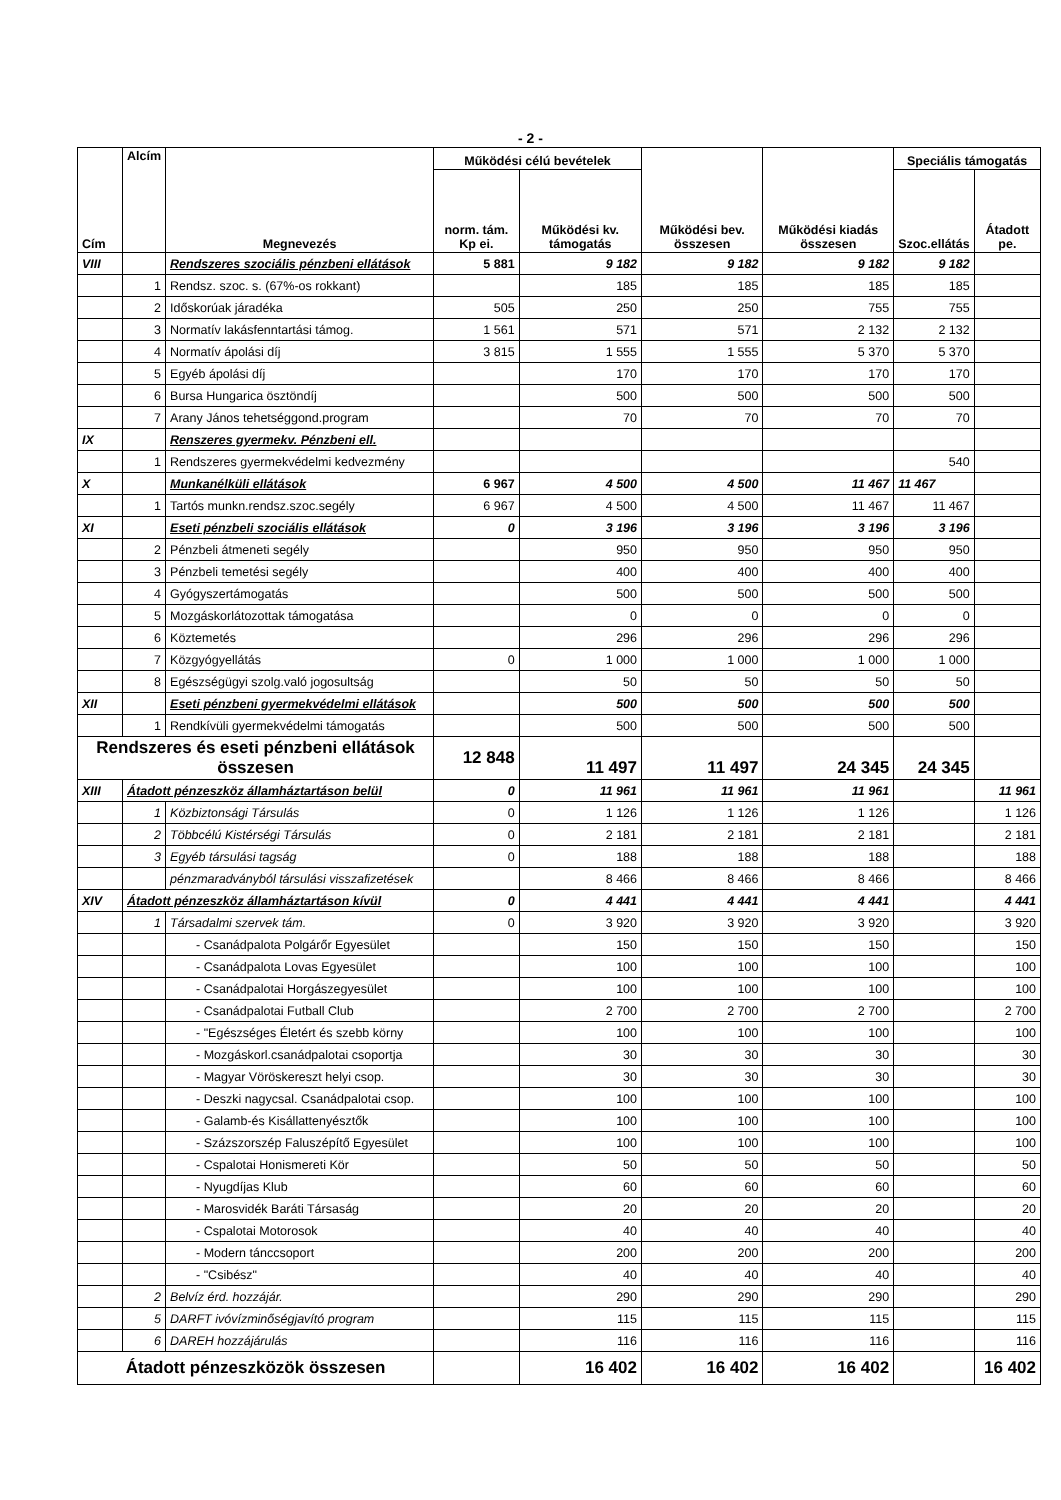- 2 -
| Cím | Alcím | Megnevezés | Működési célú bevételek | | Működési bev. összesen | Működési kiadás összesen | Speciális támogatás | |
| --- | --- | --- | --- | --- | --- | --- | --- | --- |
| | | | norm. tám. Kp ei. | Működési kv. támogatás | | | Szoc.ellátás | Átadott pe. |
| VIII | | Rendszeres szociális pénzbeni ellátások | 5 881 | 9 182 | 9 182 | 9 182 | 9 182 | |
| | 1 | Rendsz. szoc. s. (67%-os rokkant) | | 185 | 185 | 185 | 185 | |
| | 2 | Időskorúak járadéka | 505 | 250 | 250 | 755 | 755 | |
| | 3 | Normatív lakásfenntartási támog. | 1 561 | 571 | 571 | 2 132 | 2 132 | |
| | 4 | Normatív ápolási díj | 3 815 | 1 555 | 1 555 | 5 370 | 5 370 | |
| | 5 | Egyéb ápolási díj | | 170 | 170 | 170 | 170 | |
| | 6 | Bursa Hungarica ösztöndíj | | 500 | 500 | 500 | 500 | |
| | 7 | Arany János tehetséggond.program | | 70 | 70 | 70 | 70 | |
| IX | | Renszeres gyermekv. Pénzbeni ell. | | | | | | |
| | 1 | Rendszeres gyermekvédelmi kedvezmény | | | | | 540 | |
| X | | Munkanélküli ellátások | 6 967 | 4 500 | 4 500 | 11 467 | 11 467 | |
| | 1 | Tartós munkn.rendsz.szoc.segély | 6 967 | 4 500 | 4 500 | 11 467 | 11 467 | |
| XI | | Eseti pénzbeli szociális ellátások | 0 | 3 196 | 3 196 | 3 196 | 3 196 | |
| | 2 | Pénzbeli átmeneti segély | | 950 | 950 | 950 | 950 | |
| | 3 | Pénzbeli temetési segély | | 400 | 400 | 400 | 400 | |
| | 4 | Gyógyszertámogatás | | 500 | 500 | 500 | 500 | |
| | 5 | Mozgáskorlátozottak támogatása | | 0 | 0 | 0 | 0 | |
| | 6 | Köztemetés | | 296 | 296 | 296 | 296 | |
| | 7 | Közgyógyellátás | 0 | 1 000 | 1 000 | 1 000 | 1 000 | |
| | 8 | Egészségügyi szolg.való jogosultság | | 50 | 50 | 50 | 50 | |
| XII | | Eseti pénzbeni gyermekvédelmi ellátások | | 500 | 500 | 500 | 500 | |
| | 1 | Rendkívüli gyermekvédelmi támogatás | | 500 | 500 | 500 | 500 | |
| Rendszeres és eseti pénzbeni ellátások összesen | | | 12 848 | 11 497 | 11 497 | 24 345 | 24 345 | |
| XIII | Átadott pénzeszköz államháztartáson belül | | 0 | 11 961 | 11 961 | 11 961 | | 11 961 |
| | 1 | Közbiztonsági Társulás | 0 | 1 126 | 1 126 | 1 126 | | 1 126 |
| | 2 | Többcélú Kistérségi Társulás | 0 | 2 181 | 2 181 | 2 181 | | 2 181 |
| | 3 | Egyéb társulási tagság | 0 | 188 | 188 | 188 | | 188 |
| | | pénzmaradványból társulási visszafizetések | | 8 466 | 8 466 | 8 466 | | 8 466 |
| XIV | Átadott pénzeszköz államháztartáson kívül | | 0 | 4 441 | 4 441 | 4 441 | | 4 441 |
| | 1 | Társadalmi szervek tám. | 0 | 3 920 | 3 920 | 3 920 | | 3 920 |
| | | - Csanádpalota Polgárőr Egyesület | | 150 | 150 | 150 | | 150 |
| | | - Csanádpalota Lovas Egyesület | | 100 | 100 | 100 | | 100 |
| | | - Csanádpalotai Horgászegyesület | | 100 | 100 | 100 | | 100 |
| | | - Csanádpalotai Futball Club | | 2 700 | 2 700 | 2 700 | | 2 700 |
| | | - "Egészséges Életért és szebb körny | | 100 | 100 | 100 | | 100 |
| | | - Mozgáskorl.csanádpalotai csoportja | | 30 | 30 | 30 | | 30 |
| | | - Magyar Vöröskereszt helyi csop. | | 30 | 30 | 30 | | 30 |
| | | - Deszki nagycsal. Csanádpalotai csop. | | 100 | 100 | 100 | | 100 |
| | | - Galamb-és Kisállattenyésztők | | 100 | 100 | 100 | | 100 |
| | | - Százszorszép Faluszépítő Egyesület | | 100 | 100 | 100 | | 100 |
| | | - Cspalotai Honismereti Kör | | 50 | 50 | 50 | | 50 |
| | | - Nyugdíjas Klub | | 60 | 60 | 60 | | 60 |
| | | - Marosvidék Baráti Társaság | | 20 | 20 | 20 | | 20 |
| | | - Cspalotai Motorosok | | 40 | 40 | 40 | | 40 |
| | | - Modern tánccsoport | | 200 | 200 | 200 | | 200 |
| | | - "Csibész" | | 40 | 40 | 40 | | 40 |
| | 2 | Belvíz érd. hozzájár. | | 290 | 290 | 290 | | 290 |
| | 5 | DARFT ivóvízminőségjavító program | | 115 | 115 | 115 | | 115 |
| | 6 | DAREH hozzájárulás | | 116 | 116 | 116 | | 116 |
| Átadott pénzeszközök összesen | | | | 16 402 | 16 402 | 16 402 | | 16 402 |